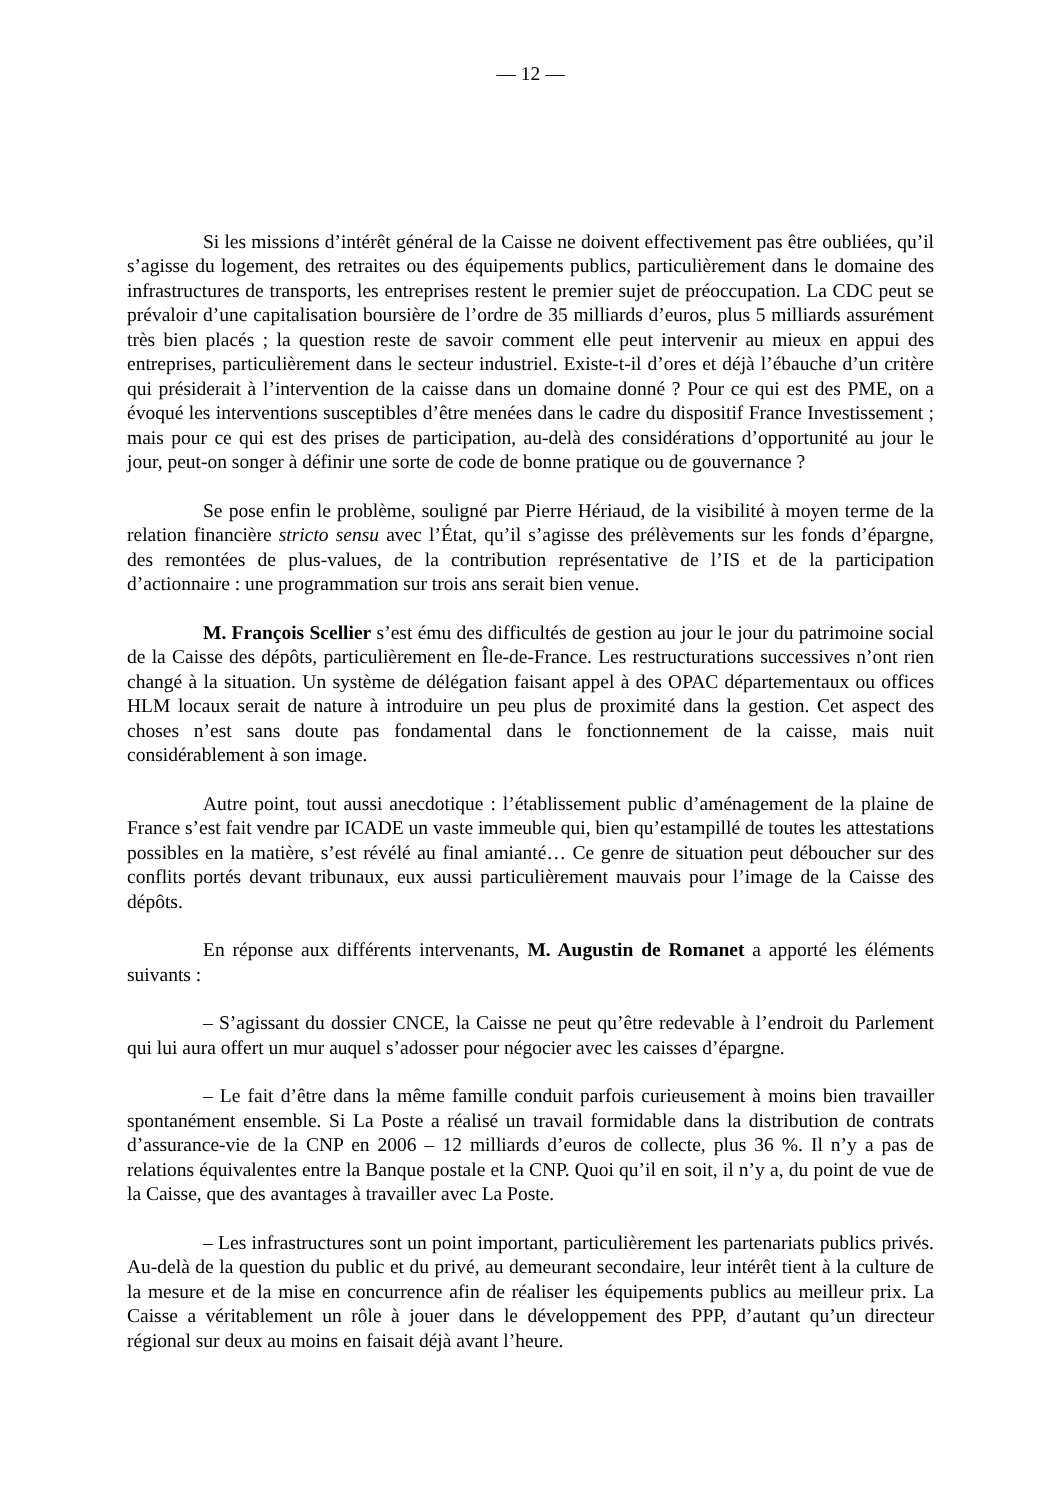— 12 —
Si les missions d’intérêt général de la Caisse ne doivent effectivement pas être oubliées, qu’il s’agisse du logement, des retraites ou des équipements publics, particulièrement dans le domaine des infrastructures de transports, les entreprises restent le premier sujet de préoccupation. La CDC peut se prévaloir d’une capitalisation boursière de l’ordre de 35 milliards d’euros, plus 5 milliards assurément très bien placés ; la question reste de savoir comment elle peut intervenir au mieux en appui des entreprises, particulièrement dans le secteur industriel. Existe-t-il d’ores et déjà l’ébauche d’un critère qui présiderait à l’intervention de la caisse dans un domaine donné ? Pour ce qui est des PME, on a évoqué les interventions susceptibles d’être menées dans le cadre du dispositif France Investissement ; mais pour ce qui est des prises de participation, au-delà des considérations d’opportunité au jour le jour, peut-on songer à définir une sorte de code de bonne pratique ou de gouvernance ?
Se pose enfin le problème, souligné par Pierre Hériaud, de la visibilité à moyen terme de la relation financière stricto sensu avec l’État, qu’il s’agisse des prélèvements sur les fonds d’épargne, des remontées de plus-values, de la contribution représentative de l’IS et de la participation d’actionnaire : une programmation sur trois ans serait bien venue.
M. François Scellier s’est ému des difficultés de gestion au jour le jour du patrimoine social de la Caisse des dépôts, particulièrement en Île-de-France. Les restructurations successives n’ont rien changé à la situation. Un système de délégation faisant appel à des OPAC départementaux ou offices HLM locaux serait de nature à introduire un peu plus de proximité dans la gestion. Cet aspect des choses n’est sans doute pas fondamental dans le fonctionnement de la caisse, mais nuit considérablement à son image.
Autre point, tout aussi anecdotique : l’établissement public d’aménagement de la plaine de France s’est fait vendre par ICADE un vaste immeuble qui, bien qu’estampillé de toutes les attestations possibles en la matière, s’est révélé au final amianté… Ce genre de situation peut déboucher sur des conflits portés devant tribunaux, eux aussi particulièrement mauvais pour l’image de la Caisse des dépôts.
En réponse aux différents intervenants, M. Augustin de Romanet a apporté les éléments suivants :
– S’agissant du dossier CNCE, la Caisse ne peut qu’être redevable à l’endroit du Parlement qui lui aura offert un mur auquel s’adosser pour négocier avec les caisses d’épargne.
– Le fait d’être dans la même famille conduit parfois curieusement à moins bien travailler spontanément ensemble. Si La Poste a réalisé un travail formidable dans la distribution de contrats d’assurance-vie de la CNP en 2006 – 12 milliards d’euros de collecte, plus 36 %. Il n’y a pas de relations équivalentes entre la Banque postale et la CNP. Quoi qu’il en soit, il n’y a, du point de vue de la Caisse, que des avantages à travailler avec La Poste.
– Les infrastructures sont un point important, particulièrement les partenariats publics privés. Au-delà de la question du public et du privé, au demeurant secondaire, leur intérêt tient à la culture de la mesure et de la mise en concurrence afin de réaliser les équipements publics au meilleur prix. La Caisse a véritablement un rôle à jouer dans le développement des PPP, d’autant qu’un directeur régional sur deux au moins en faisait déjà avant l’heure.